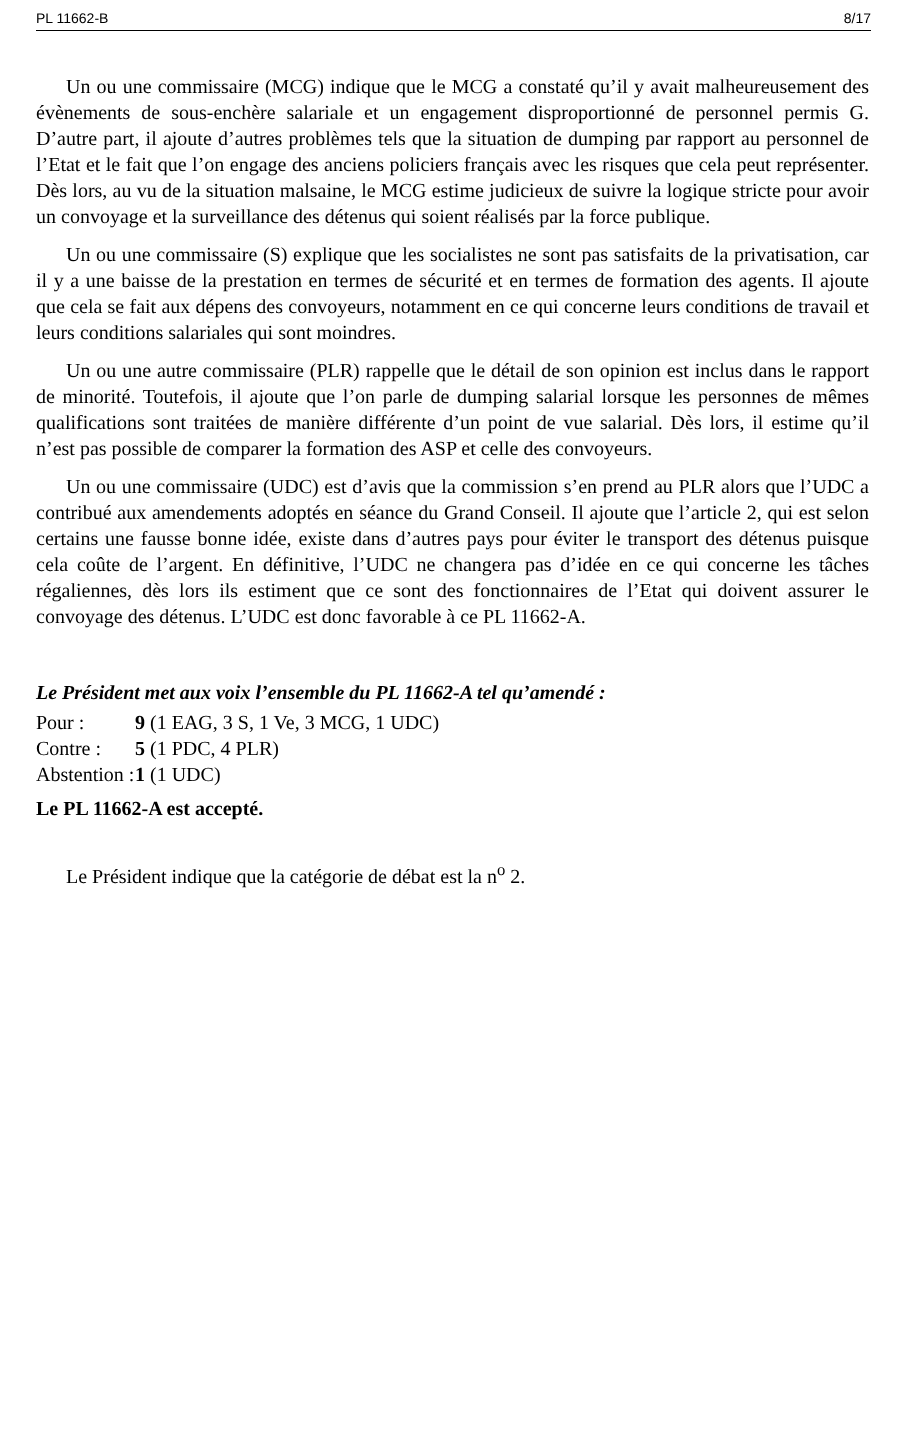PL 11662-B 8/17
Un ou une commissaire (MCG) indique que le MCG a constaté qu’il y avait malheureusement des évènements de sous-enchère salariale et un engagement disproportionné de personnel permis G. D’autre part, il ajoute d’autres problèmes tels que la situation de dumping par rapport au personnel de l’Etat et le fait que l’on engage des anciens policiers français avec les risques que cela peut représenter. Dès lors, au vu de la situation malsaine, le MCG estime judicieux de suivre la logique stricte pour avoir un convoyage et la surveillance des détenus qui soient réalisés par la force publique.
Un ou une commissaire (S) explique que les socialistes ne sont pas satisfaits de la privatisation, car il y a une baisse de la prestation en termes de sécurité et en termes de formation des agents. Il ajoute que cela se fait aux dépens des convoyeurs, notamment en ce qui concerne leurs conditions de travail et leurs conditions salariales qui sont moindres.
Un ou une autre commissaire (PLR) rappelle que le détail de son opinion est inclus dans le rapport de minorité. Toutefois, il ajoute que l’on parle de dumping salarial lorsque les personnes de mêmes qualifications sont traitées de manière différente d’un point de vue salarial. Dès lors, il estime qu’il n’est pas possible de comparer la formation des ASP et celle des convoyeurs.
Un ou une commissaire (UDC) est d’avis que la commission s’en prend au PLR alors que l’UDC a contribué aux amendements adoptés en séance du Grand Conseil. Il ajoute que l’article 2, qui est selon certains une fausse bonne idée, existe dans d’autres pays pour éviter le transport des détenus puisque cela coûte de l’argent. En définitive, l’UDC ne changera pas d’idée en ce qui concerne les tâches régaliennes, dès lors ils estiment que ce sont des fonctionnaires de l’Etat qui doivent assurer le convoyage des détenus. L’UDC est donc favorable à ce PL 11662-A.
Le Président met aux voix l’ensemble du PL 11662-A tel qu’amendé :
Pour : 9 (1 EAG, 3 S, 1 Ve, 3 MCG, 1 UDC)
Contre : 5 (1 PDC, 4 PLR)
Abstention : 1 (1 UDC)
Le PL 11662-A est accepté.
Le Président indique que la catégorie de débat est la n<sup>o</sup> 2.